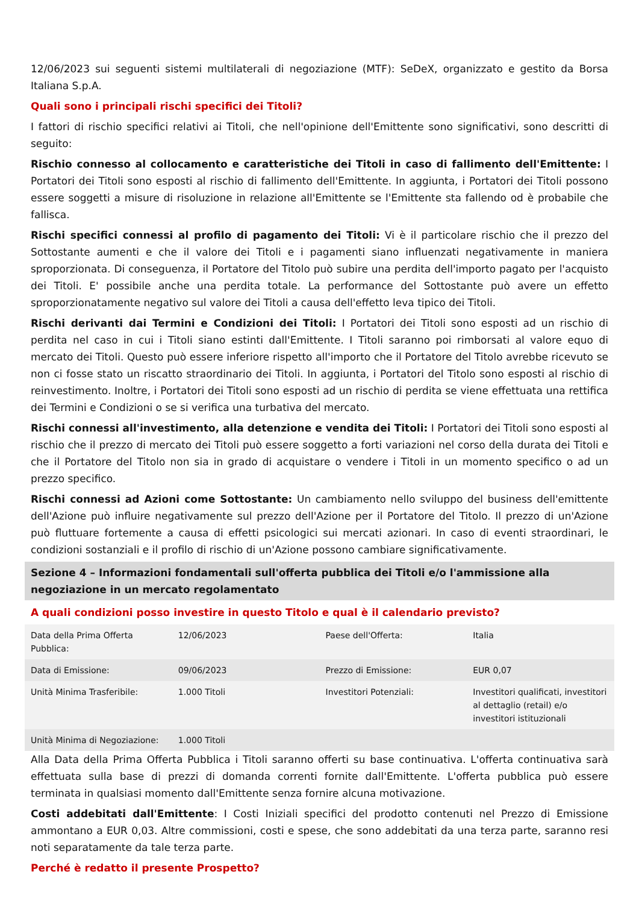12/06/2023 sui seguenti sistemi multilaterali di negoziazione (MTF): SeDeX, organizzato e gestito da Borsa Italiana S.p.A.
Quali sono i principali rischi specifici dei Titoli?
I fattori di rischio specifici relativi ai Titoli, che nell'opinione dell'Emittente sono significativi, sono descritti di seguito:
Rischio connesso al collocamento e caratteristiche dei Titoli in caso di fallimento dell'Emittente: I Portatori dei Titoli sono esposti al rischio di fallimento dell'Emittente. In aggiunta, i Portatori dei Titoli possono essere soggetti a misure di risoluzione in relazione all'Emittente se l'Emittente sta fallendo od è probabile che fallisca.
Rischi specifici connessi al profilo di pagamento dei Titoli: Vi è il particolare rischio che il prezzo del Sottostante aumenti e che il valore dei Titoli e i pagamenti siano influenzati negativamente in maniera sproporzionata. Di conseguenza, il Portatore del Titolo può subire una perdita dell'importo pagato per l'acquisto dei Titoli. E' possibile anche una perdita totale. La performance del Sottostante può avere un effetto sproporzionatamente negativo sul valore dei Titoli a causa dell'effetto leva tipico dei Titoli.
Rischi derivanti dai Termini e Condizioni dei Titoli: I Portatori dei Titoli sono esposti ad un rischio di perdita nel caso in cui i Titoli siano estinti dall'Emittente. I Titoli saranno poi rimborsati al valore equo di mercato dei Titoli. Questo può essere inferiore rispetto all'importo che il Portatore del Titolo avrebbe ricevuto se non ci fosse stato un riscatto straordinario dei Titoli. In aggiunta, i Portatori del Titolo sono esposti al rischio di reinvestimento. Inoltre, i Portatori dei Titoli sono esposti ad un rischio di perdita se viene effettuata una rettifica dei Termini e Condizioni o se si verifica una turbativa del mercato.
Rischi connessi all'investimento, alla detenzione e vendita dei Titoli: I Portatori dei Titoli sono esposti al rischio che il prezzo di mercato dei Titoli può essere soggetto a forti variazioni nel corso della durata dei Titoli e che il Portatore del Titolo non sia in grado di acquistare o vendere i Titoli in un momento specifico o ad un prezzo specifico.
Rischi connessi ad Azioni come Sottostante: Un cambiamento nello sviluppo del business dell'emittente dell'Azione può influire negativamente sul prezzo dell'Azione per il Portatore del Titolo. Il prezzo di un'Azione può fluttuare fortemente a causa di effetti psicologici sui mercati azionari. In caso di eventi straordinari, le condizioni sostanziali e il profilo di rischio di un'Azione possono cambiare significativamente.
Sezione 4 – Informazioni fondamentali sull'offerta pubblica dei Titoli e/o l'ammissione alla negoziazione in un mercato regolamentato
A quali condizioni posso investire in questo Titolo e qual è il calendario previsto?
| Data della Prima Offerta Pubblica: | 12/06/2023 | Paese dell'Offerta: | Italia |
| Data di Emissione: | 09/06/2023 | Prezzo di Emissione: | EUR 0,07 |
| Unità Minima Trasferibile: | 1.000 Titoli | Investitori Potenziali: | Investitori qualificati, investitori al dettaglio (retail) e/o investitori istituzionali |
| Unità Minima di Negoziazione: | 1.000 Titoli | | |
Alla Data della Prima Offerta Pubblica i Titoli saranno offerti su base continuativa. L'offerta continuativa sarà effettuata sulla base di prezzi di domanda correnti fornite dall'Emittente. L'offerta pubblica può essere terminata in qualsiasi momento dall'Emittente senza fornire alcuna motivazione.
Costi addebitati dall'Emittente: I Costi Iniziali specifici del prodotto contenuti nel Prezzo di Emissione ammontano a EUR 0,03. Altre commissioni, costi e spese, che sono addebitati da una terza parte, saranno resi noti separatamente da tale terza parte.
Perché è redatto il presente Prospetto?